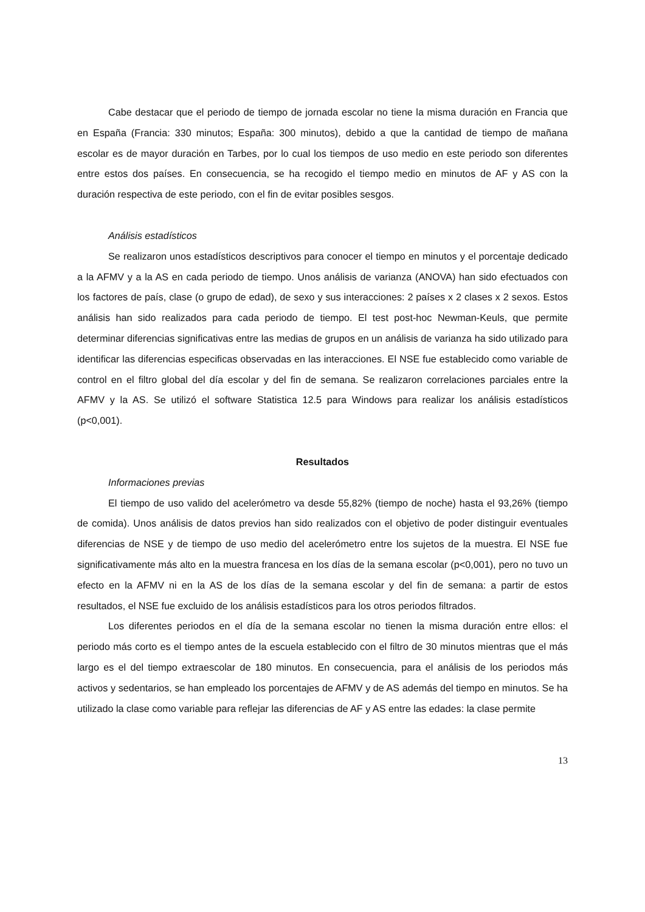Cabe destacar que el periodo de tiempo de jornada escolar no tiene la misma duración en Francia que en España (Francia: 330 minutos; España: 300 minutos), debido a que la cantidad de tiempo de mañana escolar es de mayor duración en Tarbes, por lo cual los tiempos de uso medio en este periodo son diferentes entre estos dos países. En consecuencia, se ha recogido el tiempo medio en minutos de AF y AS con la duración respectiva de este periodo, con el fin de evitar posibles sesgos.
Análisis estadísticos
Se realizaron unos estadísticos descriptivos para conocer el tiempo en minutos y el porcentaje dedicado a la AFMV y a la AS en cada periodo de tiempo. Unos análisis de varianza (ANOVA) han sido efectuados con los factores de país, clase (o grupo de edad), de sexo y sus interacciones: 2 países x 2 clases x 2 sexos. Estos análisis han sido realizados para cada periodo de tiempo. El test post-hoc Newman-Keuls, que permite determinar diferencias significativas entre las medias de grupos en un análisis de varianza ha sido utilizado para identificar las diferencias especificas observadas en las interacciones. El NSE fue establecido como variable de control en el filtro global del día escolar y del fin de semana. Se realizaron correlaciones parciales entre la AFMV y la AS. Se utilizó el software Statistica 12.5 para Windows para realizar los análisis estadísticos (p<0,001).
Resultados
Informaciones previas
El tiempo de uso valido del acelerómetro va desde 55,82% (tiempo de noche) hasta el 93,26% (tiempo de comida). Unos análisis de datos previos han sido realizados con el objetivo de poder distinguir eventuales diferencias de NSE y de tiempo de uso medio del acelerómetro entre los sujetos de la muestra. El NSE fue significativamente más alto en la muestra francesa en los días de la semana escolar (p<0,001), pero no tuvo un efecto en la AFMV ni en la AS de los días de la semana escolar y del fin de semana: a partir de estos resultados, el NSE fue excluido de los análisis estadísticos para los otros periodos filtrados.
Los diferentes periodos en el día de la semana escolar no tienen la misma duración entre ellos: el periodo más corto es el tiempo antes de la escuela establecido con el filtro de 30 minutos mientras que el más largo es el del tiempo extraescolar de 180 minutos. En consecuencia, para el análisis de los periodos más activos y sedentarios, se han empleado los porcentajes de AFMV y de AS además del tiempo en minutos. Se ha utilizado la clase como variable para reflejar las diferencias de AF y AS entre las edades: la clase permite
13